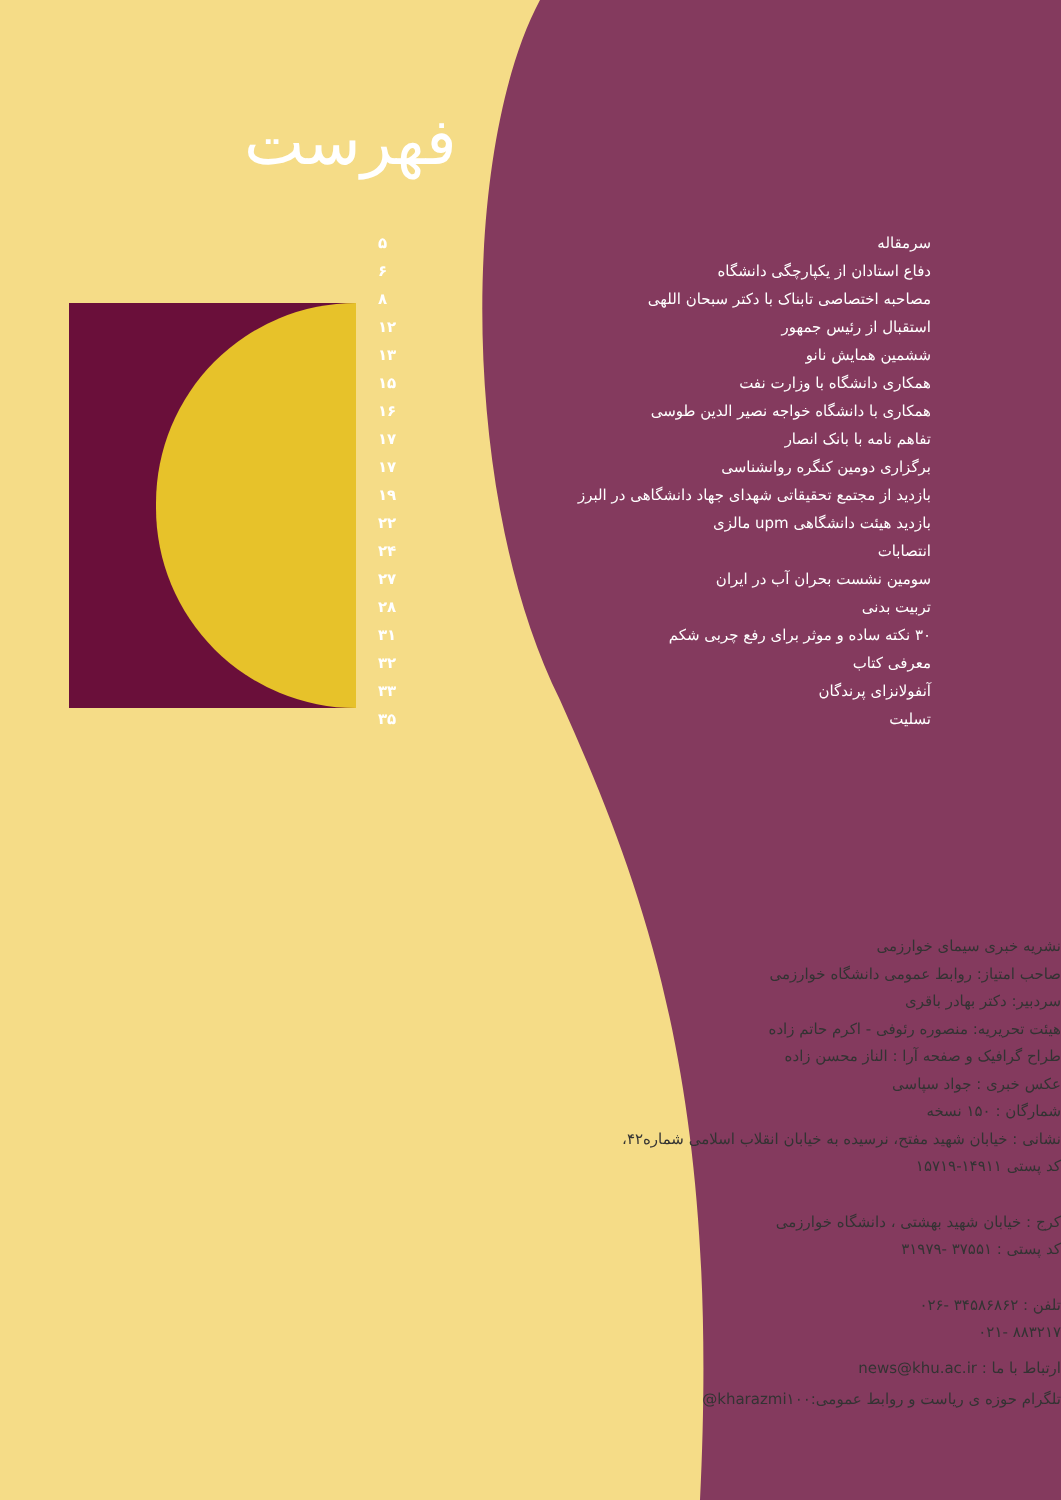فهرست
| سرمقاله | ۵ |
| دفاع استادان از یکپارچگی دانشگاه | ۶ |
| مصاحبه اختصاصی تابناک با دکتر سبحان اللهی | ۸ |
| استقبال از رئیس جمهور | ۱۲ |
| ششمین همایش نانو | ۱۳ |
| همکاری دانشگاه با وزارت نفت | ۱۵ |
| همکاری با دانشگاه خواجه نصیر الدین طوسی | ۱۶ |
| تفاهم نامه با بانک انصار | ۱۷ |
| برگزاری دومین کنگره روانشناسی | ۱۷ |
| بازدید از مجتمع تحقیقاتی شهدای جهاد دانشگاهی در البرز | ۱۹ |
| بازدید هیئت دانشگاهی upm مالزی | ۲۲ |
| انتصابات | ۲۴ |
| سومین نشست بحران آب در ایران | ۲۷ |
| تربیت بدنی | ۲۸ |
| ۳۰ نکته ساده و موثر برای رفع چربی شکم | ۳۱ |
| معرفی کتاب | ۳۲ |
| آنفولانزای پرندگان | ۳۳ |
| تسلیت | ۳۵ |
نشریه خبری سیمای خوارزمی
صاحب امتیاز: روابط عمومی دانشگاه خوارزمی
سردبیر: دکتر بهادر باقری
هیئت تحریریه: منصوره رئوفی - اکرم حاتم زاده
طراح گرافیک و صفحه آرا : الناز محسن زاده
عکس خبری : جواد سپاسی
شمارگان : ۱۵۰ نسخه
نشانی : خیابان شهید مفتح، نرسیده به خیابان انقلاب اسلامی شماره۴۲،
کد پستی ۱۴۹۱۱-۱۵۷۱۹
کرج : خیابان شهید بهشتی ، دانشگاه خوارزمی
کد پستی : ۳۷۵۵۱ -۳۱۹۷۹
تلفن : ۳۴۵۸۶۸۶۲ -۰۲۶
۸۸۳۲۱۷ -۰۲۱
ارتباط با ما : news@khu.ac.ir
تلگرام حوزه ی ریاست و روابط عمومی:kharazmi۱۰۰@